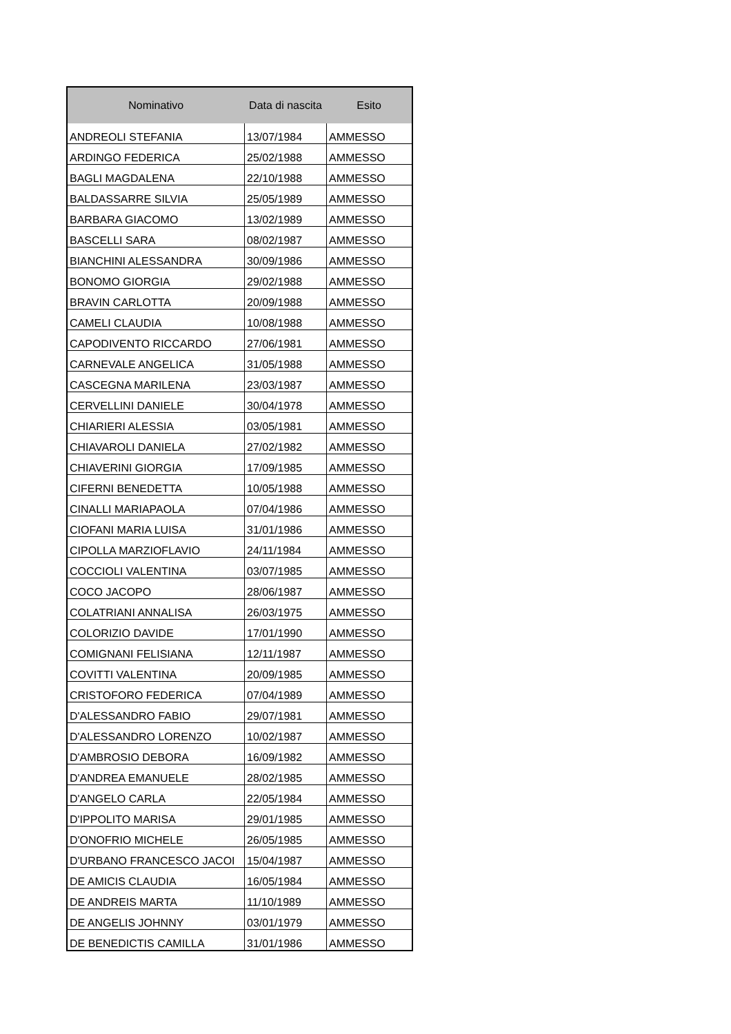| Nominativo | Data di nascita | Esito |
| --- | --- | --- |
| ANDREOLI STEFANIA | 13/07/1984 | AMMESSO |
| ARDINGO FEDERICA | 25/02/1988 | AMMESSO |
| BAGLI MAGDALENA | 22/10/1988 | AMMESSO |
| BALDASSARRE SILVIA | 25/05/1989 | AMMESSO |
| BARBARA GIACOMO | 13/02/1989 | AMMESSO |
| BASCELLI SARA | 08/02/1987 | AMMESSO |
| BIANCHINI ALESSANDRA | 30/09/1986 | AMMESSO |
| BONOMO GIORGIA | 29/02/1988 | AMMESSO |
| BRAVIN CARLOTTA | 20/09/1988 | AMMESSO |
| CAMELI CLAUDIA | 10/08/1988 | AMMESSO |
| CAPODIVENTO RICCARDO | 27/06/1981 | AMMESSO |
| CARNEVALE ANGELICA | 31/05/1988 | AMMESSO |
| CASCEGNA MARILENA | 23/03/1987 | AMMESSO |
| CERVELLINI DANIELE | 30/04/1978 | AMMESSO |
| CHIARIERI ALESSIA | 03/05/1981 | AMMESSO |
| CHIAVAROLI DANIELA | 27/02/1982 | AMMESSO |
| CHIAVERINI GIORGIA | 17/09/1985 | AMMESSO |
| CIFERNI BENEDETTA | 10/05/1988 | AMMESSO |
| CINALLI MARIAPAOLA | 07/04/1986 | AMMESSO |
| CIOFANI MARIA LUISA | 31/01/1986 | AMMESSO |
| CIPOLLA MARZIOFLAVIO | 24/11/1984 | AMMESSO |
| COCCIOLI VALENTINA | 03/07/1985 | AMMESSO |
| COCO JACOPO | 28/06/1987 | AMMESSO |
| COLATRIANI ANNALISA | 26/03/1975 | AMMESSO |
| COLORIZIO DAVIDE | 17/01/1990 | AMMESSO |
| COMIGNANI FELISIANA | 12/11/1987 | AMMESSO |
| COVITTI VALENTINA | 20/09/1985 | AMMESSO |
| CRISTOFORO FEDERICA | 07/04/1989 | AMMESSO |
| D'ALESSANDRO FABIO | 29/07/1981 | AMMESSO |
| D'ALESSANDRO LORENZO | 10/02/1987 | AMMESSO |
| D'AMBROSIO DEBORA | 16/09/1982 | AMMESSO |
| D'ANDREA EMANUELE | 28/02/1985 | AMMESSO |
| D'ANGELO CARLA | 22/05/1984 | AMMESSO |
| D'IPPOLITO MARISA | 29/01/1985 | AMMESSO |
| D'ONOFRIO MICHELE | 26/05/1985 | AMMESSO |
| D'URBANO FRANCESCO JACOI | 15/04/1987 | AMMESSO |
| DE AMICIS CLAUDIA | 16/05/1984 | AMMESSO |
| DE ANDREIS MARTA | 11/10/1989 | AMMESSO |
| DE ANGELIS JOHNNY | 03/01/1979 | AMMESSO |
| DE BENEDICTIS CAMILLA | 31/01/1986 | AMMESSO |